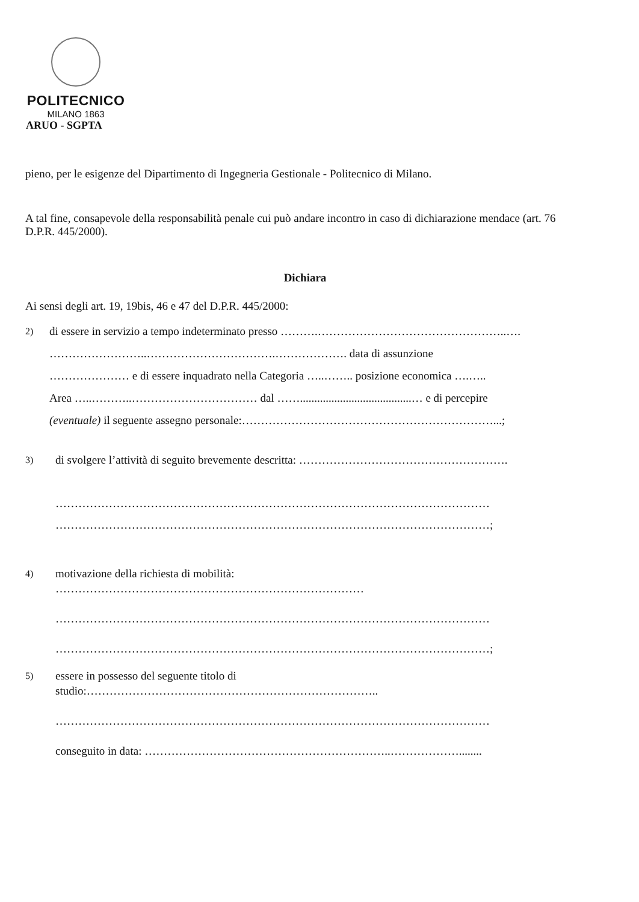POLITECNICO
MILANO 1863
ARUO - SGPTA
pieno, per le esigenze del Dipartimento di Ingegneria Gestionale - Politecnico di Milano.
A tal fine, consapevole della responsabilità penale cui può andare incontro in caso di dichiarazione mendace (art. 76 D.P.R. 445/2000).
Dichiara
Ai sensi degli art. 19, 19bis, 46 e 47 del D.P.R. 445/2000:
2)
di essere in servizio a tempo indeterminato presso ……….…………………………………………..….
……………………..…………………………….………………. data di assunzione
………………… e di essere inquadrato nella Categoria …..…….. posizione economica ….…..
Area …..………..…………………………… dal …….......................................… e di percepire
(eventuale) il seguente assegno personale:…………………………………………………………...;
3)
di svolgere l’attività di seguito brevemente descritta: ……………………………………………….
……………………………………………………………………………………………………
……………………………………………………………………………………………………;
4)
motivazione della richiesta di mobilità:
………………………………………………………………………
……………………………………………………………………………………………………
……………………………………………………………………………………………………;
5)
essere in possesso del seguente titolo di
studio:…………………………………………………………………..
……………………………………………………………………………………………………
conseguito in data: ………………………………………………………..………………........